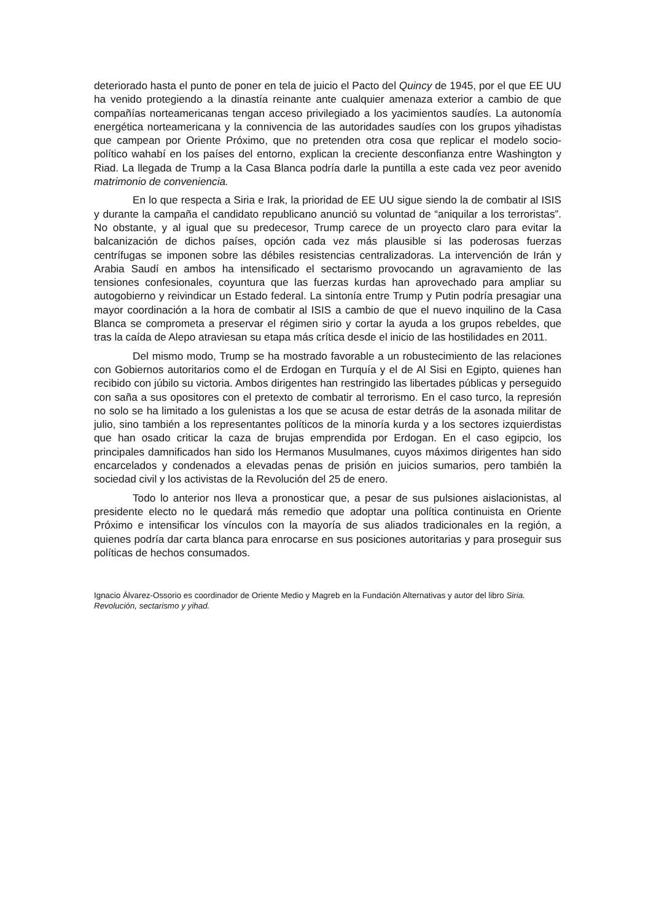deteriorado hasta el punto de poner en tela de juicio el Pacto del Quincy de 1945, por el que EE UU ha venido protegiendo a la dinastía reinante ante cualquier amenaza exterior a cambio de que compañías norteamericanas tengan acceso privilegiado a los yacimientos saudíes. La autonomía energética norteamericana y la connivencia de las autoridades saudíes con los grupos yihadistas que campean por Oriente Próximo, que no pretenden otra cosa que replicar el modelo socio-político wahabí en los países del entorno, explican la creciente desconfianza entre Washington y Riad. La llegada de Trump a la Casa Blanca podría darle la puntilla a este cada vez peor avenido matrimonio de conveniencia.
En lo que respecta a Siria e Irak, la prioridad de EE UU sigue siendo la de combatir al ISIS y durante la campaña el candidato republicano anunció su voluntad de “aniquilar a los terroristas”. No obstante, y al igual que su predecesor, Trump carece de un proyecto claro para evitar la balcanización de dichos países, opción cada vez más plausible si las poderosas fuerzas centrífugas se imponen sobre las débiles resistencias centralizadoras. La intervención de Irán y Arabia Saudí en ambos ha intensificado el sectarismo provocando un agravamiento de las tensiones confesionales, coyuntura que las fuerzas kurdas han aprovechado para ampliar su autogobierno y reivindicar un Estado federal. La sintonía entre Trump y Putin podría presagiar una mayor coordinación a la hora de combatir al ISIS a cambio de que el nuevo inquilino de la Casa Blanca se comprometa a preservar el régimen sirio y cortar la ayuda a los grupos rebeldes, que tras la caída de Alepo atraviesan su etapa más crítica desde el inicio de las hostilidades en 2011.
Del mismo modo, Trump se ha mostrado favorable a un robustecimiento de las relaciones con Gobiernos autoritarios como el de Erdogan en Turquía y el de Al Sisi en Egipto, quienes han recibido con júbilo su victoria. Ambos dirigentes han restringido las libertades públicas y perseguido con saña a sus opositores con el pretexto de combatir al terrorismo. En el caso turco, la represión no solo se ha limitado a los gulenistas a los que se acusa de estar detrás de la asonada militar de julio, sino también a los representantes políticos de la minoría kurda y a los sectores izquierdistas que han osado criticar la caza de brujas emprendida por Erdogan. En el caso egipcio, los principales damnificados han sido los Hermanos Musulmanes, cuyos máximos dirigentes han sido encarcelados y condenados a elevadas penas de prisión en juicios sumarios, pero también la sociedad civil y los activistas de la Revolución del 25 de enero.
Todo lo anterior nos lleva a pronosticar que, a pesar de sus pulsiones aislacionistas, al presidente electo no le quedará más remedio que adoptar una política continuista en Oriente Próximo e intensificar los vínculos con la mayoría de sus aliados tradicionales en la región, a quienes podría dar carta blanca para enrocarse en sus posiciones autoritarias y para proseguir sus políticas de hechos consumados.
Ignacio Álvarez-Ossorio es coordinador de Oriente Medio y Magreb en la Fundación Alternativas y autor del libro Siria. Revolución, sectarismo y yihad.